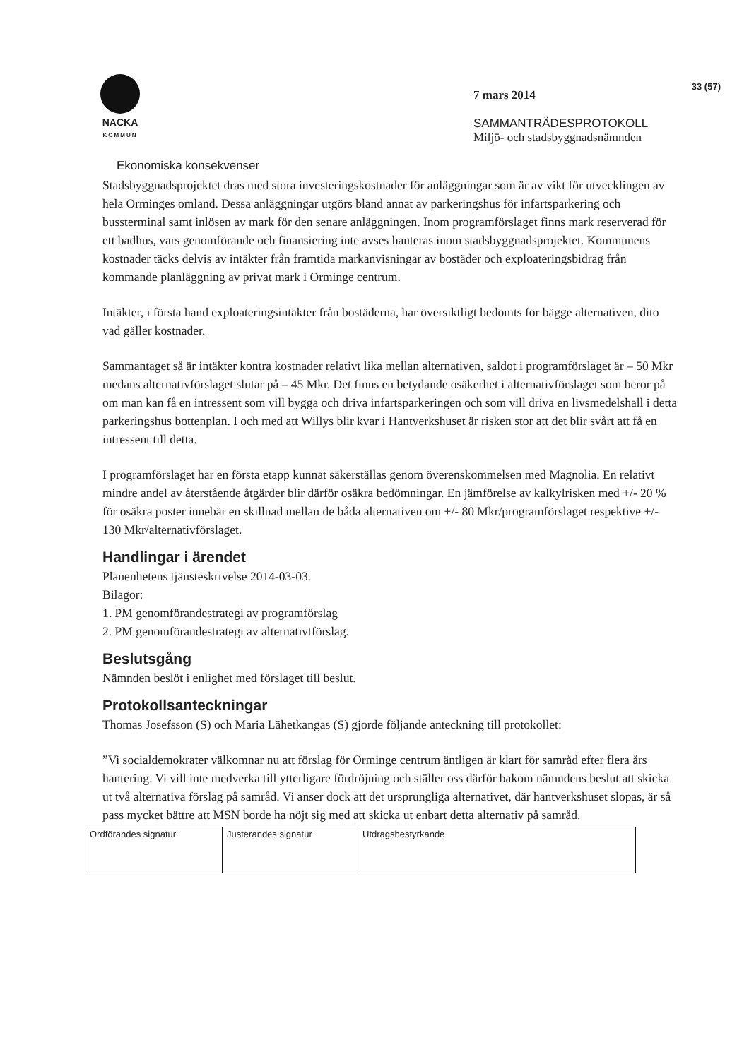33 (57)
NACKA
KOMMUN
7 mars 2014
SAMMANTRÄDESPROTOKOLL
Miljö- och stadsbyggnadsnämnden
Ekonomiska konsekvenser
Stadsbyggnadsprojektet dras med stora investeringskostnader för anläggningar som är av vikt för utvecklingen av hela Orminges omland. Dessa anläggningar utgörs bland annat av parkeringshus för infartsparkering och bussterminal samt inlösen av mark för den senare anläggningen. Inom programförslaget finns mark reserverad för ett badhus, vars genomförande och finansiering inte avses hanteras inom stadsbyggnadsprojektet. Kommunens kostnader täcks delvis av intäkter från framtida markanvisningar av bostäder och exploateringsbidrag från kommande planläggning av privat mark i Orminge centrum.
Intäkter, i första hand exploateringsintäkter från bostäderna, har översiktligt bedömts för bägge alternativen, dito vad gäller kostnader.
Sammantaget så är intäkter kontra kostnader relativt lika mellan alternativen, saldot i programförslaget är – 50 Mkr medans alternativförslaget slutar på – 45 Mkr. Det finns en betydande osäkerhet i alternativförslaget som beror på om man kan få en intressent som vill bygga och driva infartsparkeringen och som vill driva en livsmedelshall i detta parkeringshus bottenplan. I och med att Willys blir kvar i Hantverkshuset är risken stor att det blir svårt att få en intressent till detta.
I programförslaget har en första etapp kunnat säkerställas genom överenskommelsen med Magnolia. En relativt mindre andel av återstående åtgärder blir därför osäkra bedömningar. En jämförelse av kalkylrisken med +/- 20 % för osäkra poster innebär en skillnad mellan de båda alternativen om +/- 80 Mkr/programförslaget respektive +/- 130 Mkr/alternativförslaget.
Handlingar i ärendet
Planenhetens tjänsteskrivelse 2014-03-03.
Bilagor:
1. PM genomförandestrategi av programförslag
2. PM genomförandestrategi av alternativtförslag.
Beslutsgång
Nämnden beslöt i enlighet med förslaget till beslut.
Protokollsanteckningar
Thomas Josefsson (S) och Maria Lähetkangas (S) gjorde följande anteckning till protokollet:
”Vi socialdemokrater välkomnar nu att förslag för Orminge centrum äntligen är klart för samråd efter flera års hantering. Vi vill inte medverka till ytterligare fördröjning och ställer oss därför bakom nämndens beslut att skicka ut två alternativa förslag på samråd. Vi anser dock att det ursprungliga alternativet, där hantverkshuset slopas, är så pass mycket bättre att MSN borde ha nöjt sig med att skicka ut enbart detta alternativ på samråd.
| Ordförandes signatur | Justerandes signatur | Utdragsbestyrkande |